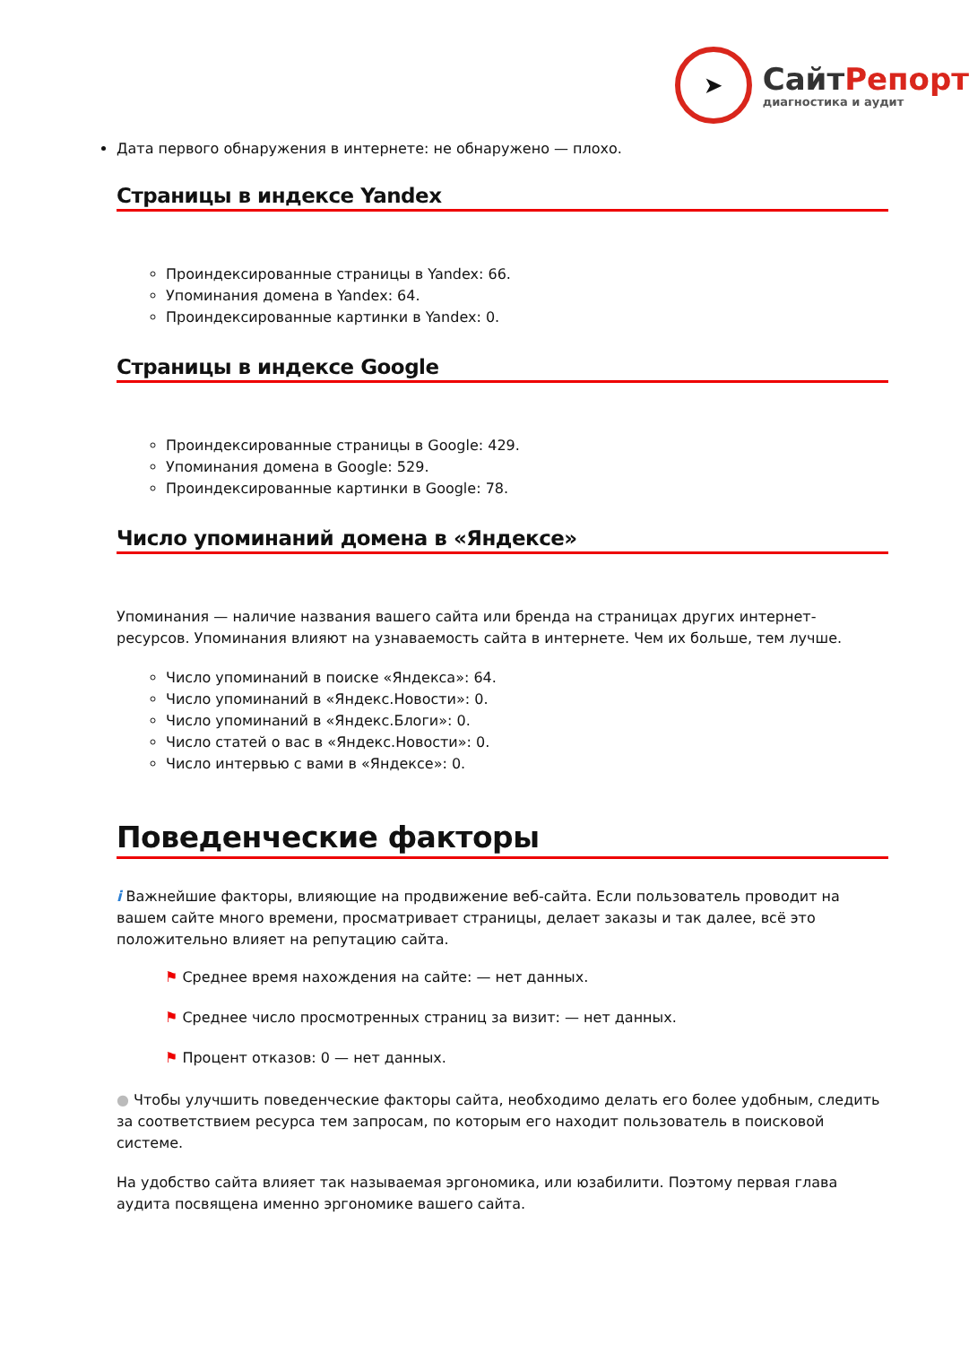➤
СайтРепорт
диагностика и аудит
Дата первого обнаружения в интернете: не обнаружено — плохо.
Страницы в индексе Yandex
Проиндексированные страницы в Yandex: 66.
Упоминания домена в Yandex: 64.
Проиндексированные картинки в Yandex: 0.
Страницы в индексе Google
Проиндексированные страницы в Google: 429.
Упоминания домена в Google: 529.
Проиндексированные картинки в Google: 78.
Число упоминаний домена в «Яндексе»
Упоминания — наличие названия вашего сайта или бренда на страницах других интернет-ресурсов. Упоминания влияют на узнаваемость сайта в интернете. Чем их больше, тем лучше.
Число упоминаний в поиске «Яндекса»: 64.
Число упоминаний в «Яндекс.Новости»: 0.
Число упоминаний в «Яндекс.Блоги»: 0.
Число статей о вас в «Яндекс.Новости»: 0.
Число интервью с вами в «Яндексе»: 0.
Поведенческие факторы
i Важнейшие факторы, влияющие на продвижение веб-сайта. Если пользователь проводит на вашем сайте много времени, просматривает страницы, делает заказы и так далее, всё это положительно влияет на репутацию сайта.
⚑ Среднее время нахождения на сайте: — нет данных.
⚑ Среднее число просмотренных страниц за визит: — нет данных.
⚑ Процент отказов: 0 — нет данных.
● Чтобы улучшить поведенческие факторы сайта, необходимо делать его более удобным, следить за соответствием ресурса тем запросам, по которым его находит пользователь в поисковой системе.
На удобство сайта влияет так называемая эргономика, или юзабилити. Поэтому первая глава аудита посвящена именно эргономике вашего сайта.